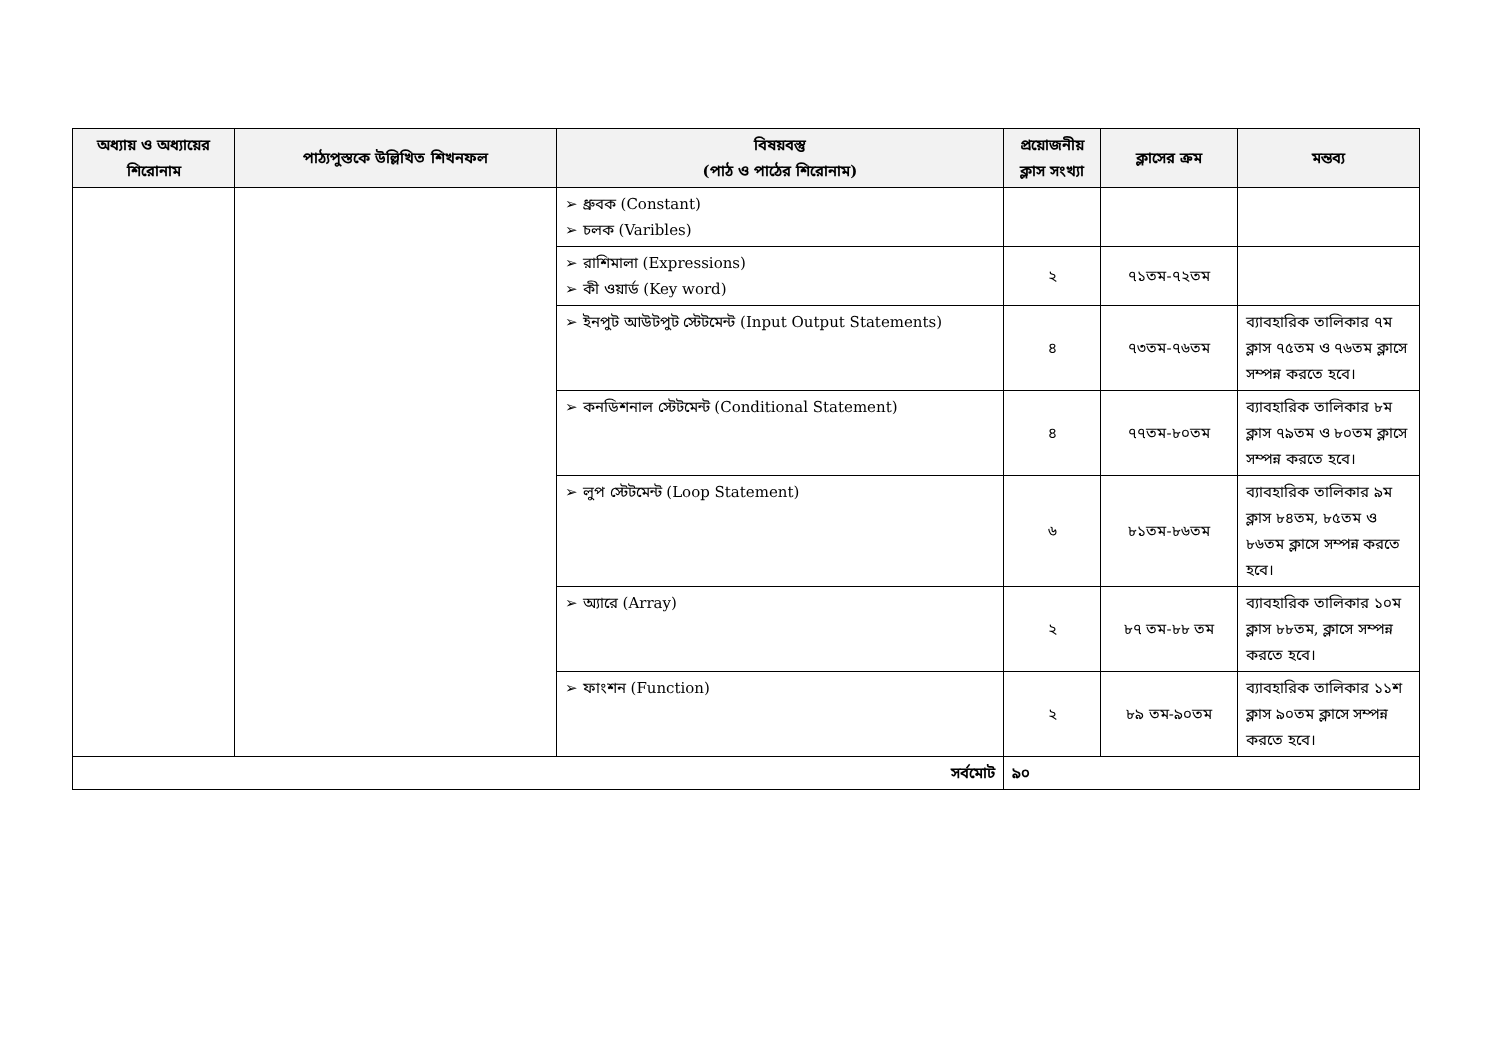| অধ্যায় ও অধ্যায়ের শিরোনাম | পাঠ্যপুস্তকে উল্লিখিত শিখনফল | বিষয়বস্তু (পাঠ ও পাঠের শিরোনাম) | প্রয়োজনীয় ক্লাস সংখ্যা | ক্লাসের ক্রম | মন্তব্য |
| --- | --- | --- | --- | --- | --- |
| | | ➢ ধ্রুবক (Constant) ➢ চলক (Varibles) | | | |
| | | ➢ রাশিমালা (Expressions) ➢ কী ওয়ার্ড (Key word) | ২ | ৭১তম-৭২তম | |
| | | ➢ ইনপুট আউটপুট স্টেটমেন্ট (Input Output Statements) | ৪ | ৭৩তম-৭৬তম | ব্যাবহারিক তালিকার ৭ম ক্লাস ৭৫তম ও ৭৬তম ক্লাসে সম্পন্ন করতে হবে। |
| | | ➢ কনডিশনাল স্টেটমেন্ট (Conditional Statement) | ৪ | ৭৭তম-৮০তম | ব্যাবহারিক তালিকার ৮ম ক্লাস ৭৯তম ও ৮০তম ক্লাসে সম্পন্ন করতে হবে। |
| | | ➢ লুপ স্টেটমেন্ট (Loop Statement) | ৬ | ৮১তম-৮৬তম | ব্যাবহারিক তালিকার ৯ম ক্লাস ৮৪তম, ৮৫তম ও ৮৬তম ক্লাসে সম্পন্ন করতে হবে। |
| | | ➢ অ্যারে (Array) | ২ | ৮৭ তম-৮৮ তম | ব্যাবহারিক তালিকার ১০ম ক্লাস ৮৮তম, ক্লাসে সম্পন্ন করতে হবে। |
| | | ➢ ফাংশন (Function) | ২ | ৮৯ তম-৯০তম | ব্যাবহারিক তালিকার ১১শ ক্লাস ৯০তম ক্লাসে সম্পন্ন করতে হবে। |
| সর্বমোট | | | ৯০ | | |